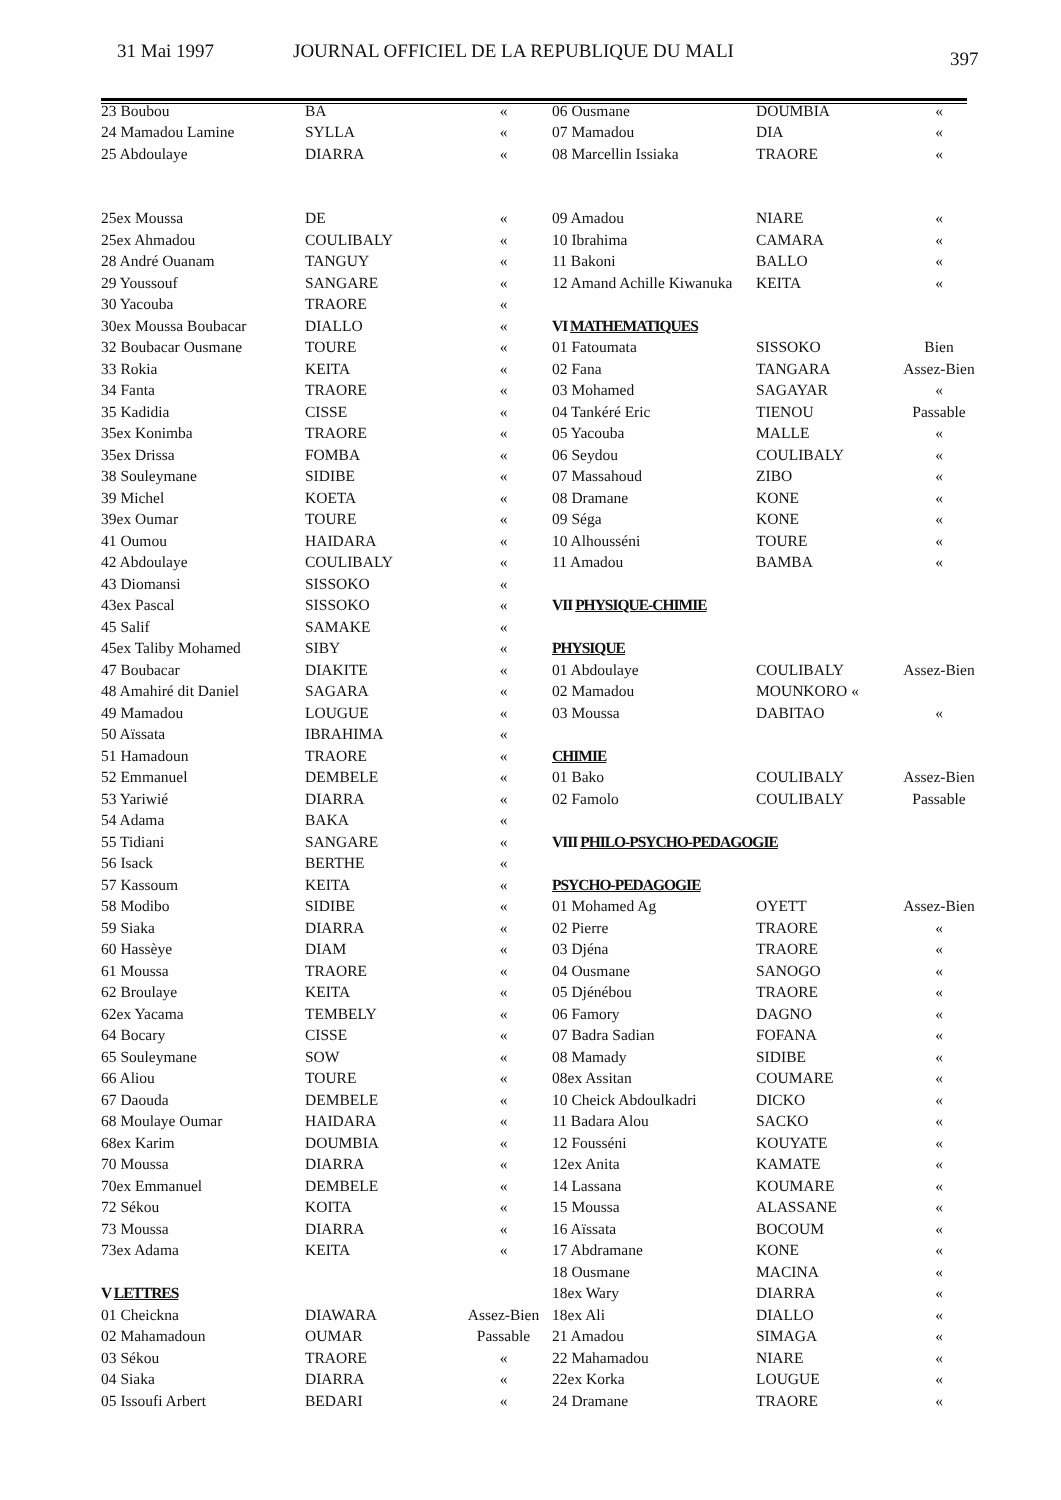31 Mai 1997 JOURNAL OFFICIEL DE LA REPUBLIQUE DU MALI 397
| 23 Boubou | BA | « |
| 24 Mamadou Lamine | SYLLA | « |
| 25 Abdoulaye | DIARRA | « |
| 25ex Moussa | DE | « |
| 25ex Ahmadou | COULIBALY | « |
| 28 André Ouanam | TANGUY | « |
| 29 Youssouf | SANGARE | « |
| 30 Yacouba | TRAORE | « |
| 30ex Moussa Boubacar | DIALLO | « |
| 32 Boubacar Ousmane | TOURE | « |
| 33 Rokia | KEITA | « |
| 34 Fanta | TRAORE | « |
| 35 Kadidia | CISSE | « |
| 35ex Konimba | TRAORE | « |
| 35ex Drissa | FOMBA | « |
| 38 Souleymane | SIDIBE | « |
| 39 Michel | KOETA | « |
| 39ex Oumar | TOURE | « |
| 41 Oumou | HAIDARA | « |
| 42 Abdoulaye | COULIBALY | « |
| 43 Diomansi | SISSOKO | « |
| 43ex Pascal | SISSOKO | « |
| 45 Salif | SAMAKE | « |
| 45ex Taliby Mohamed | SIBY | « |
| 47 Boubacar | DIAKITE | « |
| 48 Amahiré dit Daniel | SAGARA | « |
| 49 Mamadou | LOUGUE | « |
| 50 Aïssata | IBRAHIMA | « |
| 51 Hamadoun | TRAORE | « |
| 52 Emmanuel | DEMBELE | « |
| 53 Yariwié | DIARRA | « |
| 54 Adama | BAKA | « |
| 55 Tidiani | SANGARE | « |
| 56 Isack | BERTHE | « |
| 57 Kassoum | KEITA | « |
| 58 Modibo | SIDIBE | « |
| 59 Siaka | DIARRA | « |
| 60 Hassèye | DIAM | « |
| 61 Moussa | TRAORE | « |
| 62 Broulaye | KEITA | « |
| 62ex Yacama | TEMBELY | « |
| 64 Bocary | CISSE | « |
| 65 Souleymane | SOW | « |
| 66 Aliou | TOURE | « |
| 67 Daouda | DEMBELE | « |
| 68 Moulaye Oumar | HAIDARA | « |
| 68ex Karim | DOUMBIA | « |
| 70 Moussa | DIARRA | « |
| 70ex Emmanuel | DEMBELE | « |
| 72 Sékou | KOITA | « |
| 73 Moussa | DIARRA | « |
| 73ex Adama | KEITA | « |
| V LETTRES | | |
| 01 Cheickna | DIAWARA | Assez-Bien |
| 02 Mahamadoun | OUMAR | Passable |
| 03 Sékou | TRAORE | « |
| 04 Siaka | DIARRA | « |
| 05 Issoufi Arbert | BEDARI | « |
| 06 Ousmane | DOUMBIA | « |
| 07 Mamadou | DIA | « |
| 08 Marcellin Issiaka | TRAORE | « |
| 09 Amadou | NIARE | « |
| 10 Ibrahima | CAMARA | « |
| 11 Bakoni | BALLO | « |
| 12 Amand Achille Kiwanuka | KEITA | « |
| VI MATHEMATIQUES | | |
| 01 Fatoumata | SISSOKO | Bien |
| 02 Fana | TANGARA | Assez-Bien |
| 03 Mohamed | SAGAYAR | « |
| 04 Tankéré Eric | TIENOU | Passable |
| 05 Yacouba | MALLE | « |
| 06 Seydou | COULIBALY | « |
| 07 Massahoud | ZIBO | « |
| 08 Dramane | KONE | « |
| 09 Séga | KONE | « |
| 10 Alhousséni | TOURE | « |
| 11 Amadou | BAMBA | « |
| VII PHYSIQUE-CHIMIE | | |
| PHYSIQUE | | |
| 01 Abdoulaye | COULIBALY | Assez-Bien |
| 02 Mamadou | MOUNKORO « | |
| 03 Moussa | DABITAO | « |
| CHIMIE | | |
| 01 Bako | COULIBALY | Assez-Bien |
| 02 Famolo | COULIBALY | Passable |
| VIII PHILO-PSYCHO-PEDAGOGIE | | |
| PSYCHO-PEDAGOGIE | | |
| 01 Mohamed Ag | OYETT | Assez-Bien |
| 02 Pierre | TRAORE | « |
| 03 Djéna | TRAORE | « |
| 04 Ousmane | SANOGO | « |
| 05 Djénébou | TRAORE | « |
| 06 Famory | DAGNO | « |
| 07 Badra Sadian | FOFANA | « |
| 08 Mamady | SIDIBE | « |
| 08ex Assitan | COUMARE | « |
| 10 Cheick Abdoulkadri | DICKO | « |
| 11 Badara Alou | SACKO | « |
| 12 Fousséni | KOUYATE | « |
| 12ex Anita | KAMATE | « |
| 14 Lassana | KOUMARE | « |
| 15 Moussa | ALASSANE | « |
| 16 Aïssata | BOCOUM | « |
| 17 Abdramane | KONE | « |
| 18 Ousmane | MACINA | « |
| 18ex Wary | DIARRA | « |
| 18ex Ali | DIALLO | « |
| 21 Amadou | SIMAGA | « |
| 22 Mahamadou | NIARE | « |
| 22ex Korka | LOUGUE | « |
| 24 Dramane | TRAORE | « |